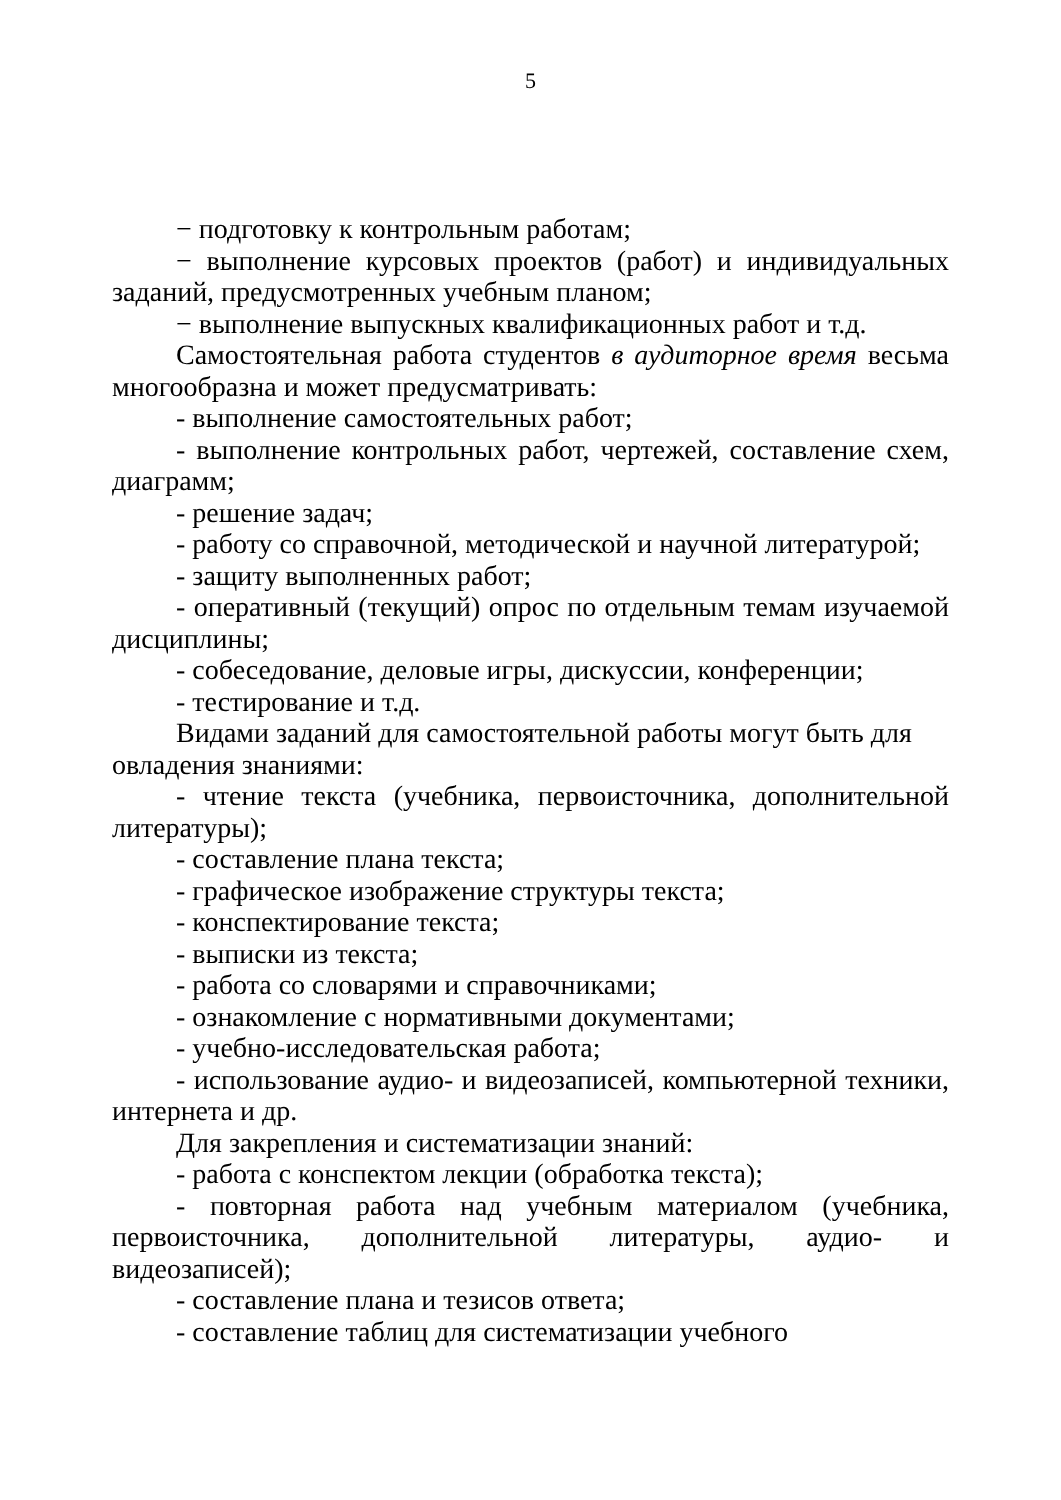5
− подготовку к контрольным работам;
− выполнение курсовых проектов (работ) и индивидуальных заданий, предусмотренных учебным планом;
− выполнение выпускных квалификационных работ и т.д.
Самостоятельная работа студентов в аудиторное время весьма многообразна и может предусматривать:
- выполнение самостоятельных работ;
- выполнение контрольных работ, чертежей, составление схем, диаграмм;
- решение задач;
- работу со справочной, методической и научной литературой;
- защиту выполненных работ;
- оперативный (текущий) опрос по отдельным темам изучаемой дисциплины;
- собеседование, деловые игры, дискуссии, конференции;
- тестирование и т.д.
Видами заданий для самостоятельной работы могут быть для овладения знаниями:
- чтение текста (учебника, первоисточника, дополнительной литературы);
- составление плана текста;
- графическое изображение структуры текста;
- конспектирование текста;
- выписки из текста;
- работа со словарями и справочниками;
- ознакомление с нормативными документами;
- учебно-исследовательская работа;
- использование аудио- и видеозаписей, компьютерной техники, интернета и др.
Для закрепления и систематизации знаний:
- работа с конспектом лекции (обработка текста);
- повторная работа над учебным материалом (учебника, первоисточника, дополнительной литературы, аудио- и видеозаписей);
- составление плана и тезисов ответа;
- составление таблиц для систематизации учебного